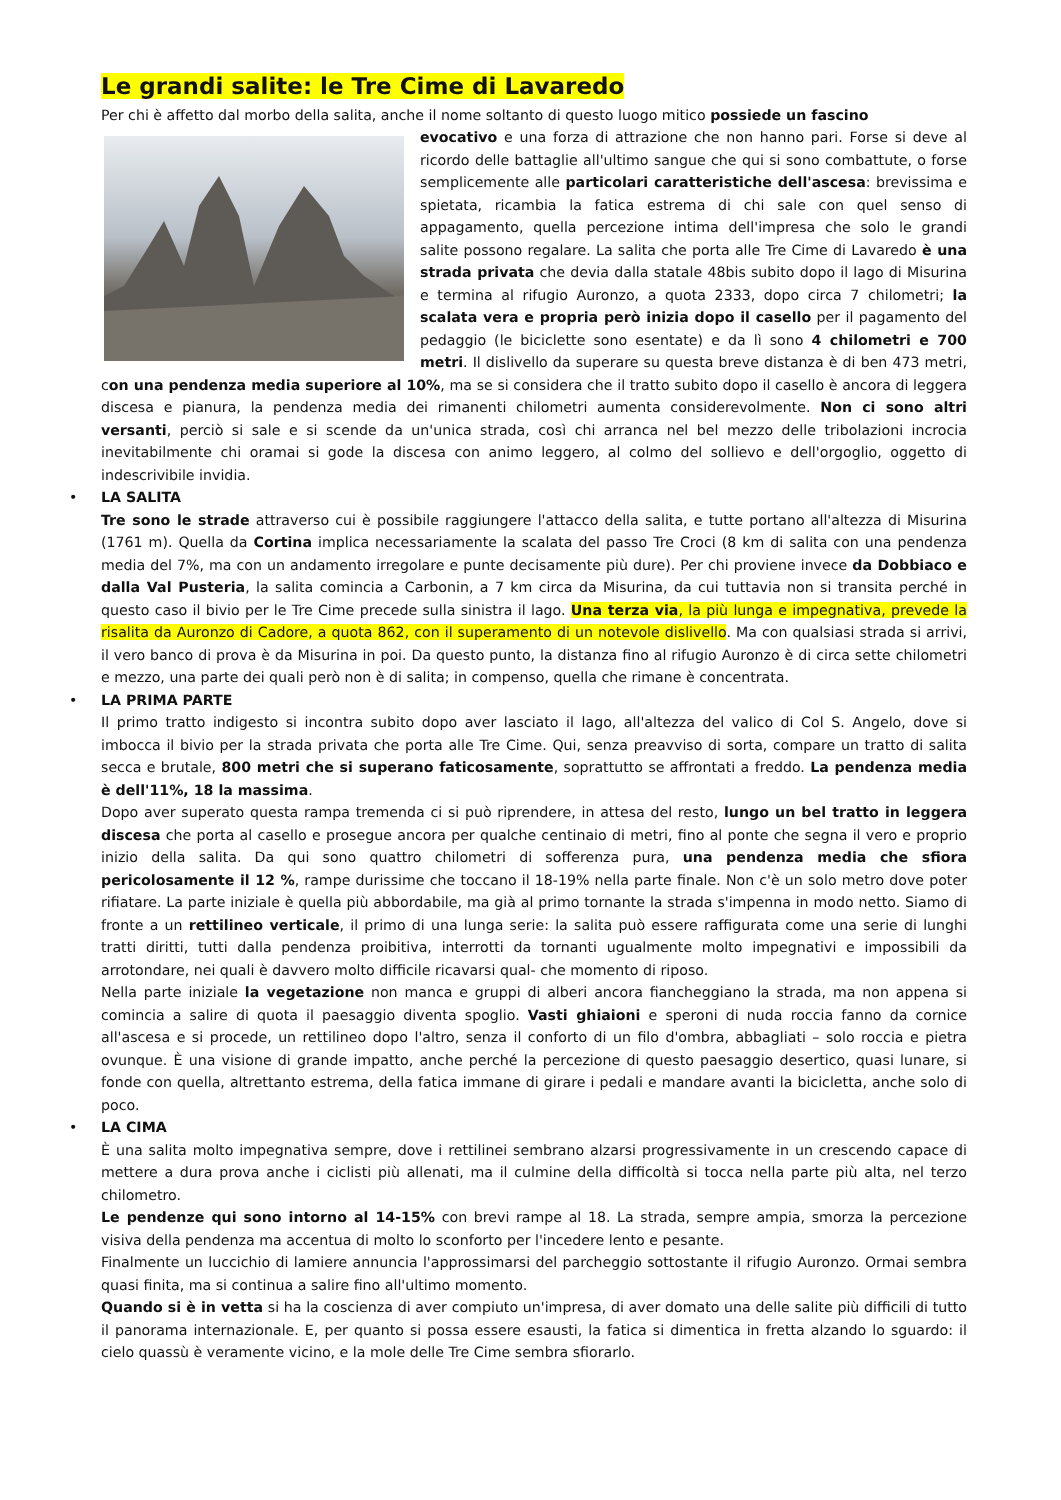Le grandi salite: le Tre Cime di Lavaredo
Per chi è affetto dal morbo della salita, anche il nome soltanto di questo luogo mitico possiede un fascino
evocativo e una forza di attrazione che non hanno pari. Forse si deve al ricordo delle battaglie all'ultimo sangue che qui si sono combattute, o forse semplicemente alle particolari caratteristiche dell'ascesa: brevissima e spietata, ricambia la fatica estrema di chi sale con quel senso di appagamento, quella percezione intima dell'impresa che solo le grandi salite possono regalare. La salita che porta alle Tre Cime di Lavaredo è una strada privata che devia dalla statale 48bis subito dopo il lago di Misurina e termina al rifugio Auronzo, a quota 2333, dopo circa 7 chilometri; la scalata vera e propria però inizia dopo il casello per il pagamento del pedaggio (le biciclette sono esentate) e da lì sono 4 chilometri e 700 metri. Il dislivello da superare su questa breve distanza è di ben 473 metri, con una pendenza media superiore al 10%, ma se si considera che il tratto subito dopo il casello è ancora di leggera discesa e pianura, la pendenza media dei rimanenti chilometri aumenta considerevolmente. Non ci sono altri versanti, perciò si sale e si scende da un'unica strada, così chi arranca nel bel mezzo delle tribolazioni incrocia inevitabilmente chi oramai si gode la discesa con animo leggero, al colmo del sollievo e dell'orgoglio, oggetto di indescrivibile invidia.
• LA SALITA
Tre sono le strade attraverso cui è possibile raggiungere l'attacco della salita, e tutte portano all'altezza di Misurina (1761 m). Quella da Cortina implica necessariamente la scalata del passo Tre Croci (8 km di salita con una pendenza media del 7%, ma con un andamento irregolare e punte decisamente più dure). Per chi proviene invece da Dobbiaco e dalla Val Pusteria, la salita comincia a Carbonin, a 7 km circa da Misurina, da cui tuttavia non si transita perché in questo caso il bivio per le Tre Cime precede sulla sinistra il lago. Una terza via, la più lunga e impegnativa, prevede la risalita da Auronzo di Cadore, a quota 862, con il superamento di un notevole dislivello. Ma con qualsiasi strada si arrivi, il vero banco di prova è da Misurina in poi. Da questo punto, la distanza fino al rifugio Auronzo è di circa sette chilometri e mezzo, una parte dei quali però non è di salita; in compenso, quella che rimane è concentrata.
• LA PRIMA PARTE
Il primo tratto indigesto si incontra subito dopo aver lasciato il lago, all'altezza del valico di Col S. Angelo, dove si imbocca il bivio per la strada privata che porta alle Tre Cime. Qui, senza preavviso di sorta, compare un tratto di salita secca e brutale, 800 metri che si superano faticosamente, soprattutto se affrontati a freddo. La pendenza media è dell'11%, 18 la massima.
Dopo aver superato questa rampa tremenda ci si può riprendere, in attesa del resto, lungo un bel tratto in leggera discesa che porta al casello e prosegue ancora per qualche centinaio di metri, fino al ponte che segna il vero e proprio inizio della salita. Da qui sono quattro chilometri di sofferenza pura, una pendenza media che sfiora pericolosamente il 12 %, rampe durissime che toccano il 18-19% nella parte finale. Non c'è un solo metro dove poter rifiatare. La parte iniziale è quella più abbordabile, ma già al primo tornante la strada s'impenna in modo netto. Siamo di fronte a un rettilineo verticale, il primo di una lunga serie: la salita può essere raffigurata come una serie di lunghi tratti diritti, tutti dalla pendenza proibitiva, interrotti da tornanti ugualmente molto impegnativi e impossibili da arrotondare, nei quali è davvero molto difficile ricavarsi qual- che momento di riposo.
Nella parte iniziale la vegetazione non manca e gruppi di alberi ancora fiancheggiano la strada, ma non appena si comincia a salire di quota il paesaggio diventa spoglio. Vasti ghiaioni e speroni di nuda roccia fanno da cornice all'ascesa e si procede, un rettilineo dopo l'altro, senza il conforto di un filo d'ombra, abbagliati – solo roccia e pietra ovunque. È una visione di grande impatto, anche perché la percezione di questo paesaggio desertico, quasi lunare, si fonde con quella, altrettanto estrema, della fatica immane di girare i pedali e mandare avanti la bicicletta, anche solo di poco.
• LA CIMA
È una salita molto impegnativa sempre, dove i rettilinei sembrano alzarsi progressivamente in un crescendo capace di mettere a dura prova anche i ciclisti più allenati, ma il culmine della difficoltà si tocca nella parte più alta, nel terzo chilometro.
Le pendenze qui sono intorno al 14-15% con brevi rampe al 18. La strada, sempre ampia, smorza la percezione visiva della pendenza ma accentua di molto lo sconforto per l'incedere lento e pesante.
Finalmente un luccichio di lamiere annuncia l'approssimarsi del parcheggio sottostante il rifugio Auronzo. Ormai sembra quasi finita, ma si continua a salire fino all'ultimo momento.
Quando si è in vetta si ha la coscienza di aver compiuto un'impresa, di aver domato una delle salite più difficili di tutto il panorama internazionale. E, per quanto si possa essere esausti, la fatica si dimentica in fretta alzando lo sguardo: il cielo quassù è veramente vicino, e la mole delle Tre Cime sembra sfiorarlo.